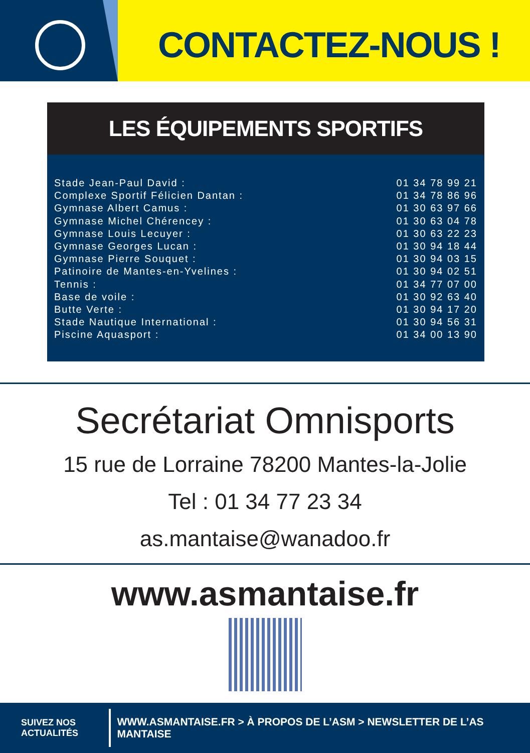CONTACTEZ-NOUS !
LES ÉQUIPEMENTS SPORTIFS
| Stade Jean-Paul David : | 01 34 78 99 21 |
| Complexe Sportif Félicien Dantan : | 01 34 78 86 96 |
| Gymnase Albert Camus : | 01 30 63 97 66 |
| Gymnase Michel Chérencey : | 01 30 63 04 78 |
| Gymnase Louis Lecuyer : | 01 30 63 22 23 |
| Gymnase Georges Lucan : | 01 30 94 18 44 |
| Gymnase Pierre Souquet : | 01 30 94 03 15 |
| Patinoire de Mantes-en-Yvelines : | 01 30 94 02 51 |
| Tennis : | 01 34 77 07 00 |
| Base de voile : | 01 30 92 63 40 |
| Butte Verte : | 01 30 94 17 20 |
| Stade Nautique International : | 01 30 94 56 31 |
| Piscine Aquasport : | 01 34 00 13 90 |
Secrétariat Omnisports
15 rue de Lorraine 78200 Mantes-la-Jolie
Tel : 01 34 77 23 34
as.mantaise@wanadoo.fr
www.asmantaise.fr
SUIVEZ NOS
ACTUALITÉS
WWW.ASMANTAISE.FR > À PROPOS DE L’ASM > NEWSLETTER DE L’AS MANTAISE